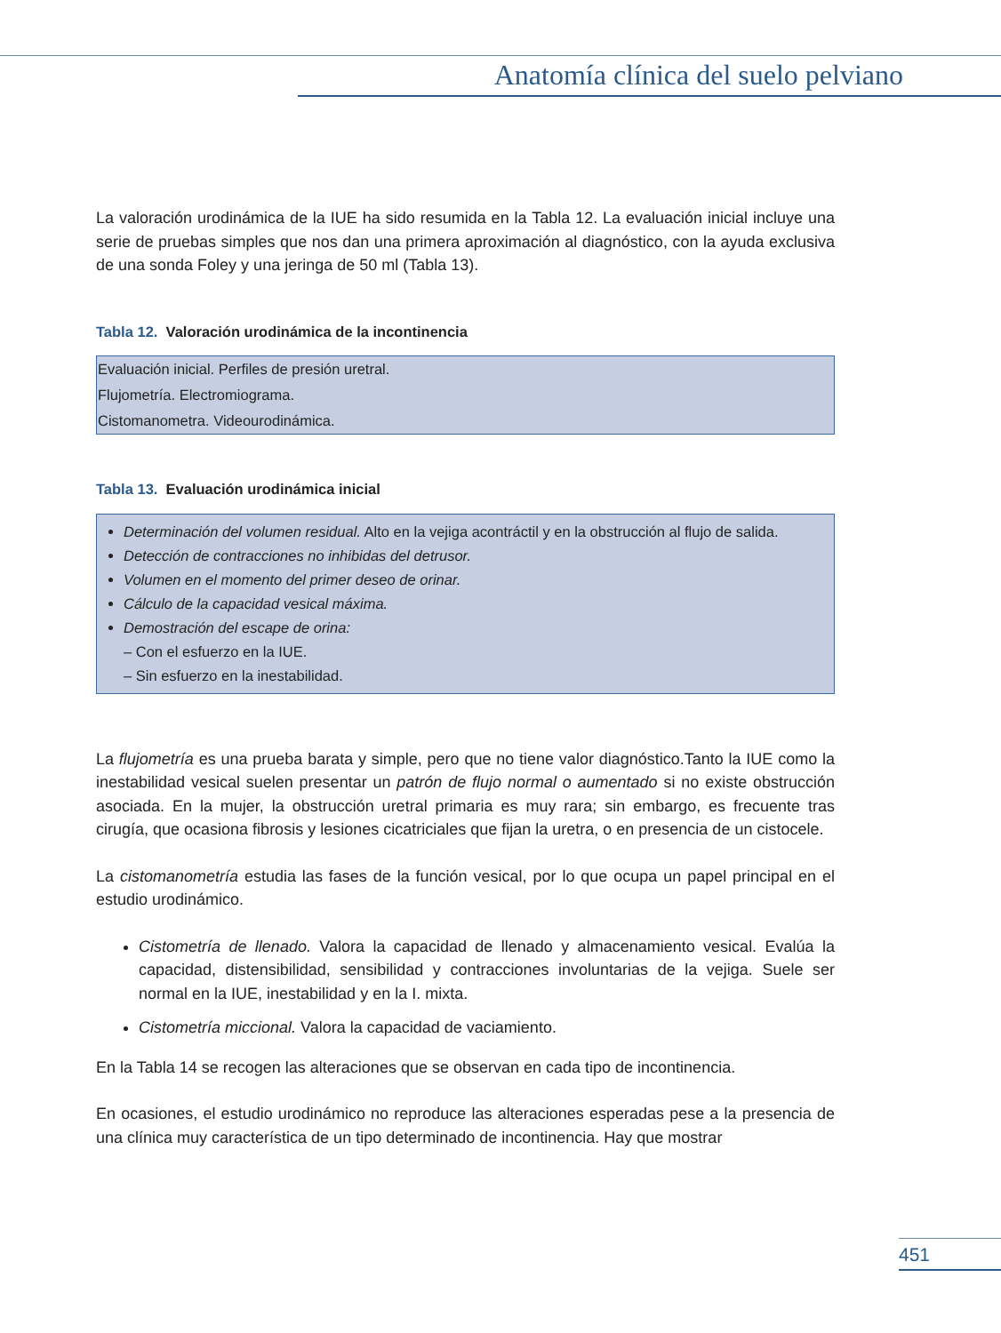Anatomía clínica del suelo pelviano
La valoración urodinámica de la IUE ha sido resumida en la Tabla 12. La evaluación inicial incluye una serie de pruebas simples que nos dan una primera aproximación al diagnóstico, con la ayuda exclusiva de una sonda Foley y una jeringa de 50 ml (Tabla 13).
Tabla 12. Valoración urodinámica de la incontinencia
| Evaluación inicial. Perfiles de presión uretral. |
| Flujometría. Electromiograma. |
| Cistomanometra. Videourodinámica. |
Tabla 13. Evaluación urodinámica inicial
Determinación del volumen residual. Alto en la vejiga acontráctil y en la obstrucción al flujo de salida.
Detección de contracciones no inhibidas del detrusor.
Volumen en el momento del primer deseo de orinar.
Cálculo de la capacidad vesical máxima.
Demostración del escape de orina:
– Con el esfuerzo en la IUE.
– Sin esfuerzo en la inestabilidad.
La flujometría es una prueba barata y simple, pero que no tiene valor diagnóstico.Tanto la IUE como la inestabilidad vesical suelen presentar un patrón de flujo normal o aumentado si no existe obstrucción asociada. En la mujer, la obstrucción uretral primaria es muy rara; sin embargo, es frecuente tras cirugía, que ocasiona fibrosis y lesiones cicatriciales que fijan la uretra, o en presencia de un cistocele.
La cistomanometría estudia las fases de la función vesical, por lo que ocupa un papel principal en el estudio urodinámico.
Cistometría de llenado. Valora la capacidad de llenado y almacenamiento vesical. Evalúa la capacidad, distensibilidad, sensibilidad y contracciones involuntarias de la vejiga. Suele ser normal en la IUE, inestabilidad y en la I. mixta.
Cistometría miccional. Valora la capacidad de vaciamiento.
En la Tabla 14 se recogen las alteraciones que se observan en cada tipo de incontinencia.
En ocasiones, el estudio urodinámico no reproduce las alteraciones esperadas pese a la presencia de una clínica muy característica de un tipo determinado de incontinencia. Hay que mostrar
451